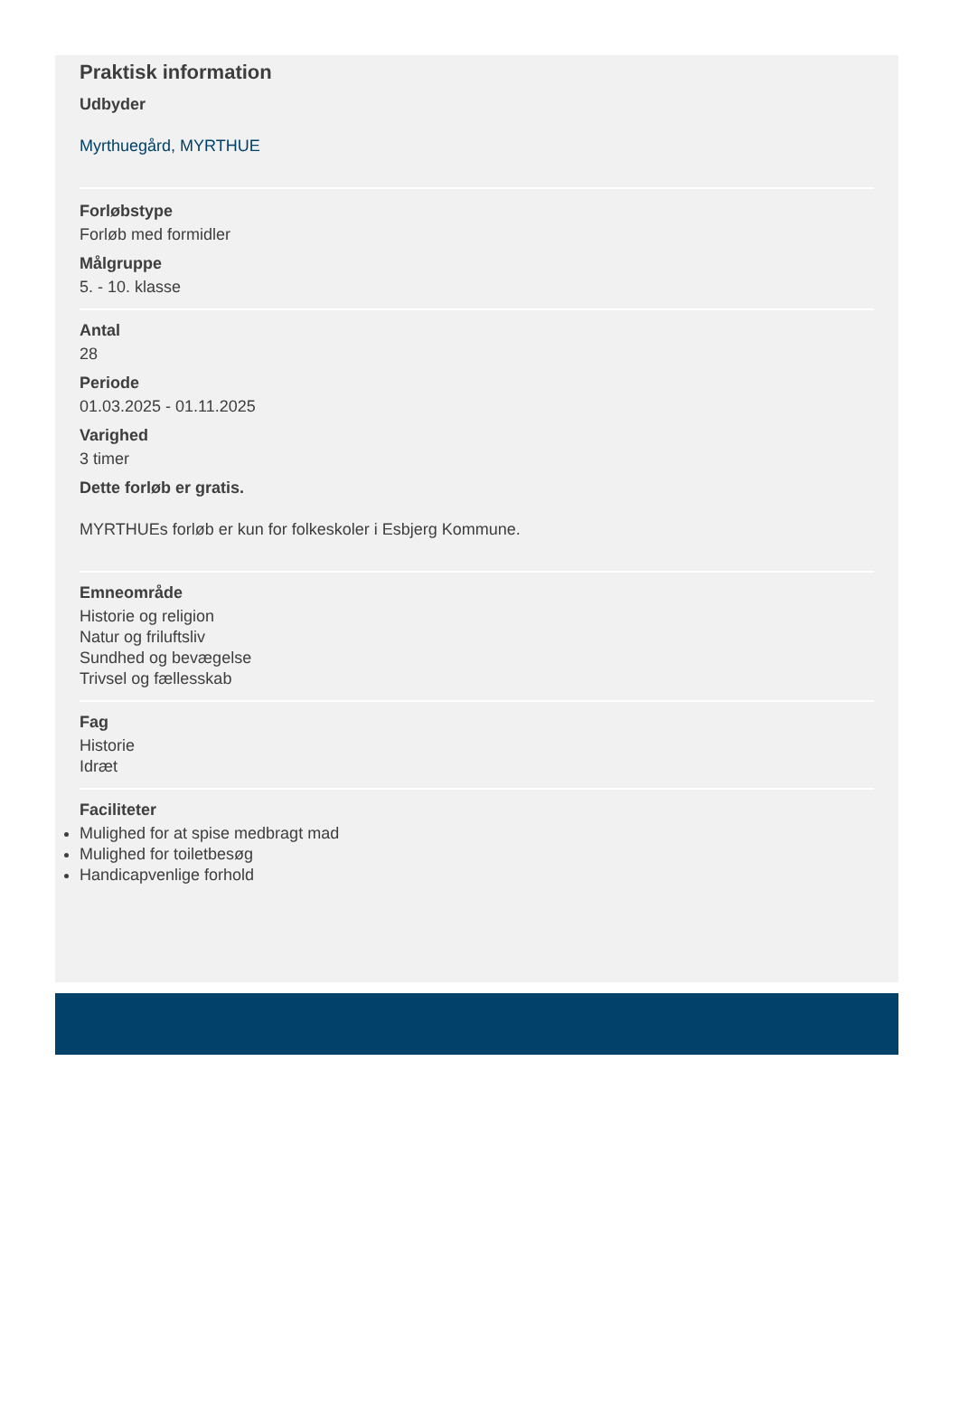Praktisk information
Udbyder
Myrthuegård, MYRTHUE
Forløbstype
Forløb med formidler
Målgruppe
5. - 10. klasse
Antal
28
Periode
01.03.2025 - 01.11.2025
Varighed
3 timer
Dette forløb er gratis.
MYRTHUEs forløb er kun for folkeskoler i Esbjerg Kommune.
Emneområde
Historie og religion
Natur og friluftsliv
Sundhed og bevægelse
Trivsel og fællesskab
Fag
Historie
Idræt
Faciliteter
Mulighed for at spise medbragt mad
Mulighed for toiletbesøg
Handicapvenlige forhold